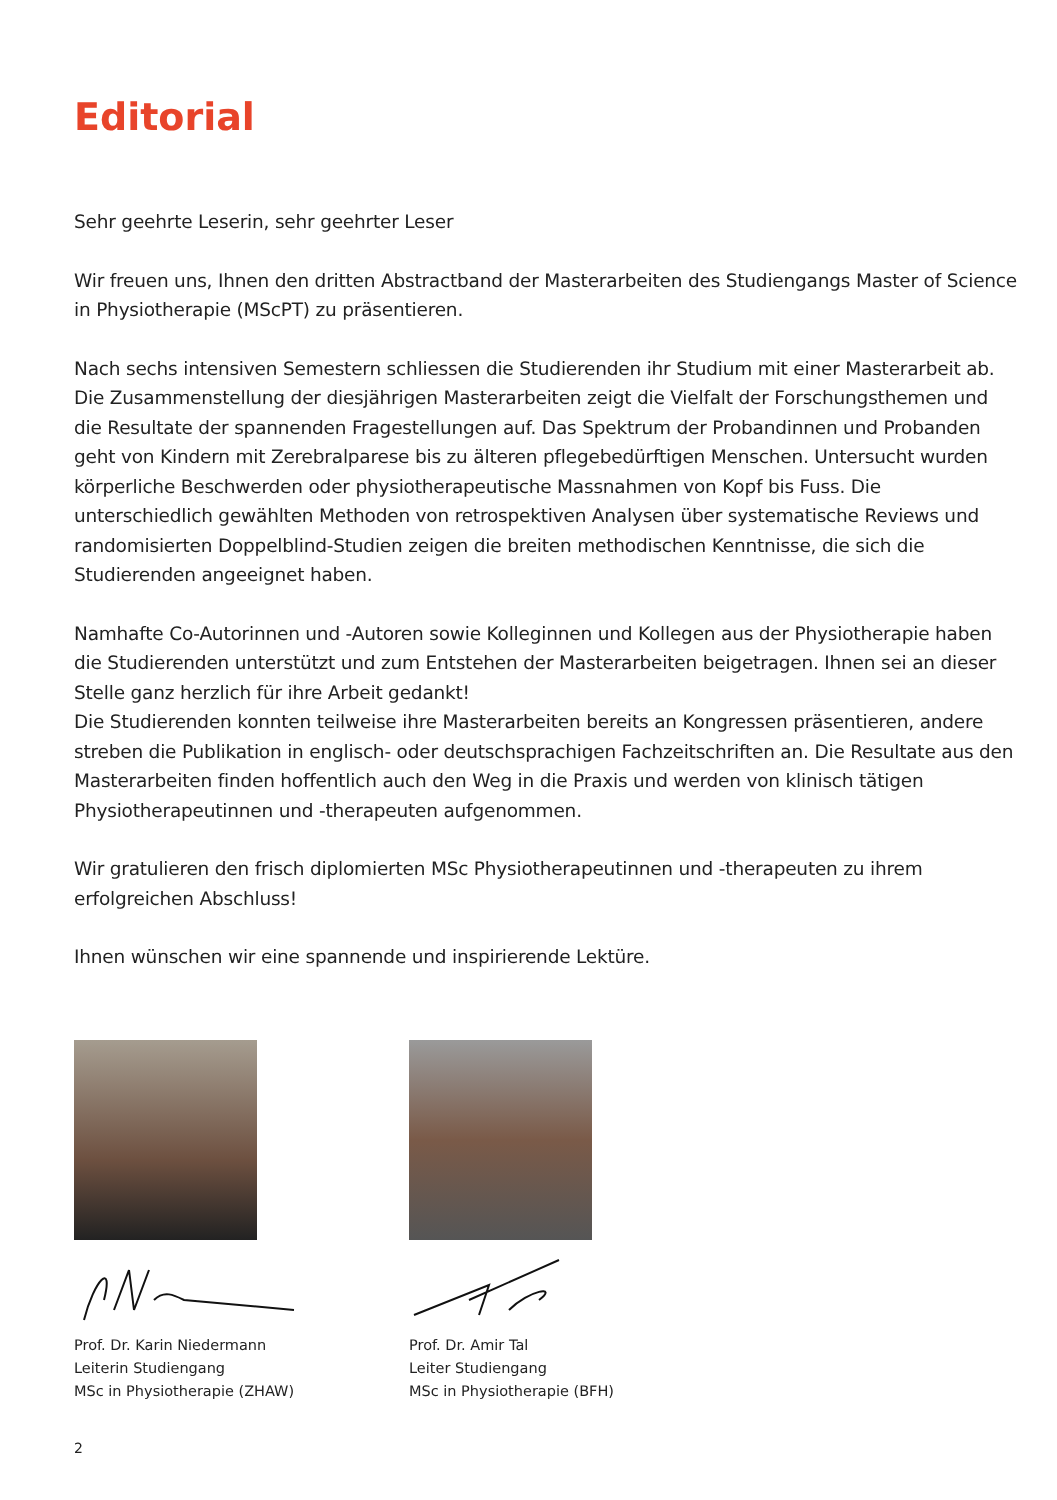Editorial
Sehr geehrte Leserin, sehr geehrter Leser
Wir freuen uns, Ihnen den dritten Abstractband der Masterarbeiten des Studiengangs Master of Science in Physiotherapie (MScPT) zu präsentieren.
Nach sechs intensiven Semestern schliessen die Studierenden ihr Studium mit einer Masterarbeit ab. Die Zusammenstellung der diesjährigen Masterarbeiten zeigt die Vielfalt der Forschungsthemen und die Resultate der spannenden Fragestellungen auf. Das Spektrum der Probandinnen und Probanden geht von Kindern mit Zerebralparese bis zu älteren pflegebedürftigen Menschen. Untersucht wurden körperliche Beschwerden oder physiotherapeutische Massnahmen von Kopf bis Fuss. Die unterschiedlich gewählten Methoden von retrospektiven Analysen über systematische Reviews und randomisierten Doppelblind-Studien zeigen die breiten methodischen Kenntnisse, die sich die Studierenden angeeignet haben.
Namhafte Co-Autorinnen und -Autoren sowie Kolleginnen und Kollegen aus der Physiotherapie haben die Studierenden unterstützt und zum Entstehen der Masterarbeiten beigetragen. Ihnen sei an dieser Stelle ganz herzlich für ihre Arbeit gedankt!
Die Studierenden konnten teilweise ihre Masterarbeiten bereits an Kongressen präsentieren, andere streben die Publikation in englisch- oder deutschsprachigen Fachzeitschriften an. Die Resultate aus den Masterarbeiten finden hoffentlich auch den Weg in die Praxis und werden von klinisch tätigen Physiotherapeutinnen und -therapeuten aufgenommen.
Wir gratulieren den frisch diplomierten MSc Physiotherapeutinnen und -therapeuten zu ihrem erfolgreichen Abschluss!
Ihnen wünschen wir eine spannende und inspirierende Lektüre.
Prof. Dr. Karin Niedermann
Leiterin Studiengang
MSc in Physiotherapie (ZHAW)
Prof. Dr. Amir Tal
Leiter Studiengang
MSc in Physiotherapie (BFH)
2